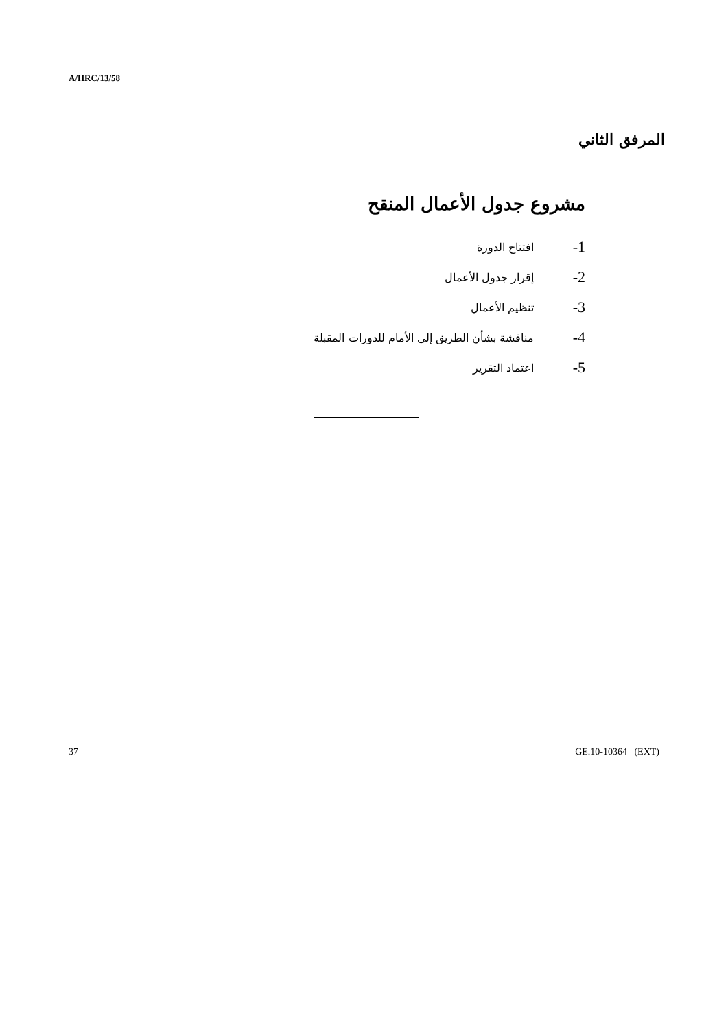A/HRC/13/58
المرفق الثاني
مشروع جدول الأعمال المنقح
1- افتتاح الدورة
2- إقرار جدول الأعمال
3- تنظيم الأعمال
4- مناقشة بشأن الطريق إلى الأمام للدورات المقبلة
5- اعتماد التقرير
37 GE.10-10364 (EXT)